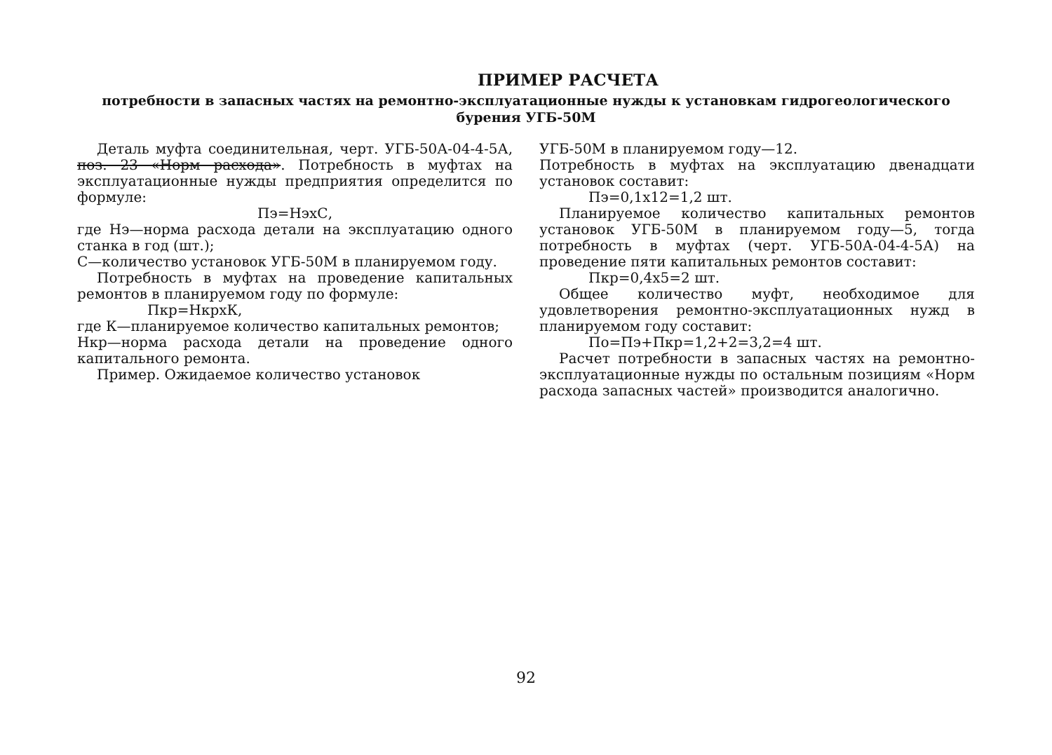ПРИМЕР РАСЧЕТА
потребности в запасных частях на ремонтно-эксплуатационные нужды к установкам гидрогеологического бурения УГБ-50М
Деталь муфта соединительная, черт. УГБ-50А-04-4-5А, поз. 23 «Норм расхода». Потребность в муфтах на эксплуатационные нужды предприятия определится по формуле:
Пэ=НэхС,
где Нэ—норма расхода детали на эксплуатацию одного станка в год (шт.);
С—количество установок УГБ-50М в планируемом году.
Потребность в муфтах на проведение капитальных ремонтов в планируемом году по формуле:
Пкр=НкрхК,
где К—планируемое количество капитальных ремонтов;
Нкр—норма расхода детали на проведение одного капитального ремонта.
Пример. Ожидаемое количество установок
УГБ-50М в планируемом году—12.
Потребность в муфтах на эксплуатацию двенадцати установок составит:
Пэ=0,1х12=1,2 шт.
Планируемое количество капитальных ремонтов установок УГБ-50М в планируемом году—5, тогда потребность в муфтах (черт. УГБ-50А-04-4-5А) на проведение пяти капитальных ремонтов составит:
Пкр=0,4х5=2 шт.
Общее количество муфт, необходимое для удовлетворения ремонтно-эксплуатационных нужд в планируемом году составит:
По=Пэ+Пкр=1,2+2=3,2=4 шт.
Расчет потребности в запасных частях на ремонтно-эксплуатационные нужды по остальным позициям «Норм расхода запасных частей» производится аналогично.
92